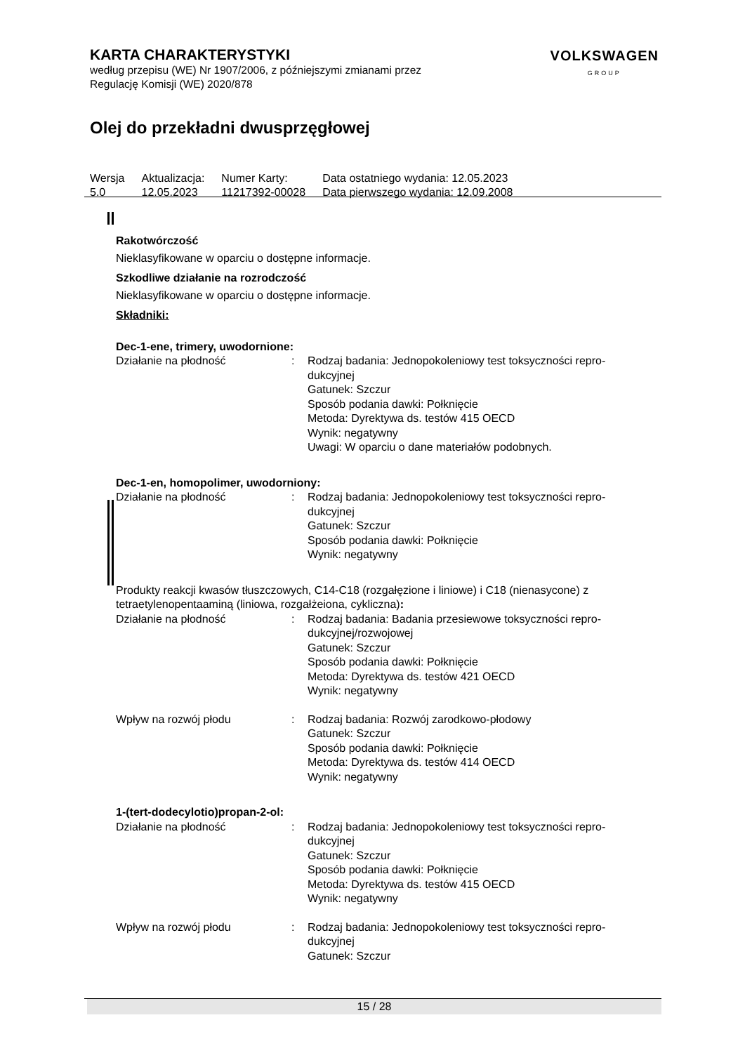KARTA CHARAKTERYSTYKI
według przepisu (WE) Nr 1907/2006, z późniejszymi zmianami przez
Regulację Komisji (WE) 2020/878
VOLKSWAGEN
GROUP
Olej do przekładni dwusprzęgłowej
| Wersja 5.0 | Aktualizacja: 12.05.2023 | Numer Karty: 11217392-00028 | Data ostatniego wydania: 12.05.2023 Data pierwszego wydania: 12.09.2008 |
Rakotwórczość
Nieklasyfikowane w oparciu o dostępne informacje.
Szkodliwe działanie na rozrodczość
Nieklasyfikowane w oparciu o dostępne informacje.
Składniki:
Dec-1-ene, trimery, uwodornione:
| Działanie na płodność | : | Rodzaj badania: Jednopokoleniowy test toksyczności repro-dukcyjnej Gatunek: Szczur Sposób podania dawki: Połknięcie Metoda: Dyrektywa ds. testów 415 OECD Wynik: negatywny Uwagi: W oparciu o dane materiałów podobnych. |
Dec-1-en, homopolimer, uwodorniony:
| Działanie na płodność | : | Rodzaj badania: Jednopokoleniowy test toksyczności repro-dukcyjnej Gatunek: Szczur Sposób podania dawki: Połknięcie Wynik: negatywny |
Produkty reakcji kwasów tłuszczowych, C14-C18 (rozgałęzione i liniowe) i C18 (nienasycone) z tetraetylenopentaaminą (liniowa, rozgałżeiona, cykliczna):
| Działanie na płodność | : | Rodzaj badania: Badania przesiewowe toksyczności repro-dukcyjnej/rozwojowej Gatunek: Szczur Sposób podania dawki: Połknięcie Metoda: Dyrektywa ds. testów 421 OECD Wynik: negatywny |
| Wpływ na rozwój płodu | : | Rodzaj badania: Rozwój zarodkowo-płodowy Gatunek: Szczur Sposób podania dawki: Połknięcie Metoda: Dyrektywa ds. testów 414 OECD Wynik: negatywny |
1-(tert-dodecylotio)propan-2-ol:
| Działanie na płodność | : | Rodzaj badania: Jednopokoleniowy test toksyczności repro-dukcyjnej Gatunek: Szczur Sposób podania dawki: Połknięcie Metoda: Dyrektywa ds. testów 415 OECD Wynik: negatywny |
| Wpływ na rozwój płodu | : | Rodzaj badania: Jednopokoleniowy test toksyczności repro-dukcyjnej Gatunek: Szczur |
15 / 28